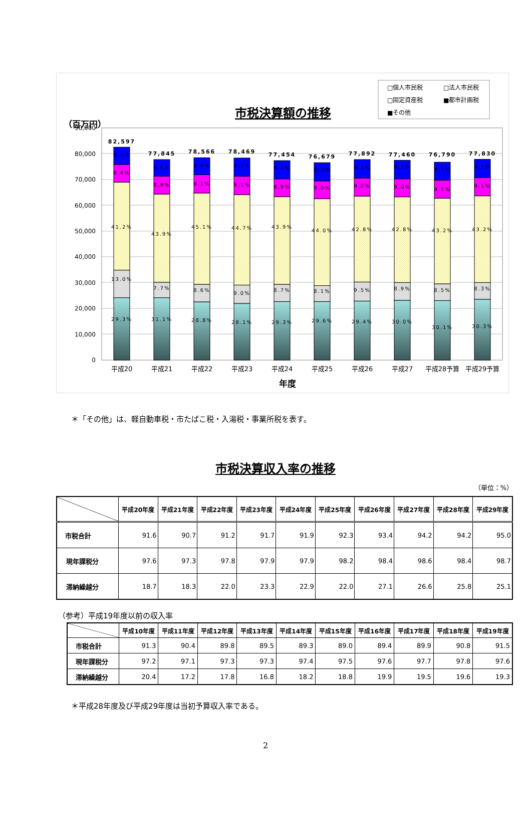（百万円）
市税決算額の推移
□個人市民税
□法人市民税
□固定資産税
■都市計画税
■その他
90,000
80,000
70,000
60,000
50,000
40,000
30,000
20,000
10,000
0
82,597
77,845
78,566
78,469
77,454
76,679
77,892
77,460
76,790
77,830
8.1%
8.4%
41.2%
13.0%
29.3%
8.4%
8.9%
43.9%
7.7%
31.1%
8.4%
9.1%
45.1%
8.6%
28.8%
9.1%
9.1%
44.7%
9.0%
28.1%
9.2%
8.9%
43.9%
8.7%
29.3%
9.3%
9.0%
44.0%
8.1%
29.6%
9.3%
9.0%
42.8%
9.5%
29.4%
9.3%
9.0%
42.8%
8.9%
30.0%
9.1%
9.1%
43.2%
8.5%
30.1%
9.1%
9.1%
43.2%
8.3%
30.3%
平成20
平成21
平成22
平成23
平成24
平成25
平成26
平成27
平成28予算
平成29予算
年度
＊「その他」は、軽自動車税・市たばこ税・入湯税・事業所税を表す。
市税決算収入率の推移
（単位：%）
| | 平成20年度 | 平成21年度 | 平成22年度 | 平成23年度 | 平成24年度 | 平成25年度 | 平成26年度 | 平成27年度 | 平成28年度 | 平成29年度 |
| --- | --- | --- | --- | --- | --- | --- | --- | --- | --- | --- |
| 市税合計 | 91.6 | 90.7 | 91.2 | 91.7 | 91.9 | 92.3 | 93.4 | 94.2 | 94.2 | 95.0 |
| 現年課税分 | 97.6 | 97.3 | 97.8 | 97.9 | 97.9 | 98.2 | 98.4 | 98.6 | 98.4 | 98.7 |
| 滞納繰越分 | 18.7 | 18.3 | 22.0 | 23.3 | 22.9 | 22.0 | 27.1 | 26.6 | 25.8 | 25.1 |
（参考）平成19年度以前の収入率
| | 平成10年度 | 平成11年度 | 平成12年度 | 平成13年度 | 平成14年度 | 平成15年度 | 平成16年度 | 平成17年度 | 平成18年度 | 平成19年度 |
| --- | --- | --- | --- | --- | --- | --- | --- | --- | --- | --- |
| 市税合計 | 91.3 | 90.4 | 89.8 | 89.5 | 89.3 | 89.0 | 89.4 | 89.9 | 90.8 | 91.5 |
| 現年課税分 | 97.2 | 97.1 | 97.3 | 97.3 | 97.4 | 97.5 | 97.6 | 97.7 | 97.8 | 97.6 |
| 滞納繰越分 | 20.4 | 17.2 | 17.8 | 16.8 | 18.2 | 18.8 | 19.9 | 19.5 | 19.6 | 19.3 |
＊平成28年度及び平成29年度は当初予算収入率である。
2